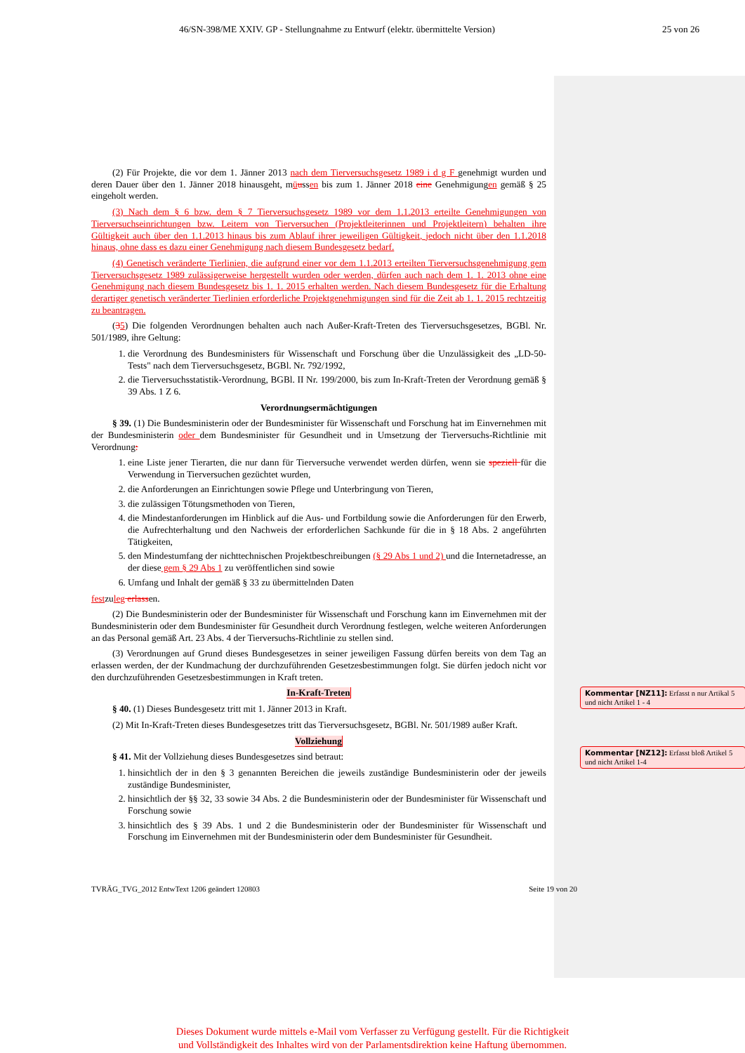46/SN-398/ME XXIV. GP - Stellungnahme zu Entwurf (elektr. übermittelte Version) 25 von 26
(2) Für Projekte, die vor dem 1. Jänner 2013 nach dem Tierversuchsgesetz 1989 i d g F genehmigt wurden und deren Dauer über den 1. Jänner 2018 hinausgeht, müussen bis zum 1. Jänner 2018 eine Genehmigungen gemäß § 25 eingeholt werden.
(3) Nach dem § 6 bzw. dem § 7 Tierversuchsgesetz 1989 vor dem 1.1.2013 erteilte Genehmigungen von Tierversuchseinrichtungen bzw. Leitern von Tierversuchen (Projektleiterinnen und Projektleitern) behalten ihre Gültigkeit auch über den 1.1.2013 hinaus bis zum Ablauf ihrer jeweiligen Gültigkeit, jedoch nicht über den 1.1.2018 hinaus, ohne dass es dazu einer Genehmigung nach diesem Bundesgesetz bedarf.
(4) Genetisch veränderte Tierlinien, die aufgrund einer vor dem 1.1.2013 erteilten Tierversuchsgenehmigung gem Tierversuchsgesetz 1989 zulässigerweise hergestellt wurden oder werden, dürfen auch nach dem 1. 1. 2013 ohne eine Genehmigung nach diesem Bundesgesetz bis 1. 1. 2015 erhalten werden. Nach diesem Bundesgesetz für die Erhaltung derartiger genetisch veränderter Tierlinien erforderliche Projektgenehmigungen sind für die Zeit ab 1. 1. 2015 rechtzeitig zu beantragen.
(35) Die folgenden Verordnungen behalten auch nach Außer-Kraft-Treten des Tierversuchsgesetzes, BGBl. Nr. 501/1989, ihre Geltung:
1. die Verordnung des Bundesministers für Wissenschaft und Forschung über die Unzulässigkeit des „LD-50-Tests" nach dem Tierversuchsgesetz, BGBl. Nr. 792/1992,
2. die Tierversuchsstatistik-Verordnung, BGBl. II Nr. 199/2000, bis zum In-Kraft-Treten der Verordnung gemäß § 39 Abs. 1 Z 6.
Verordnungsermächtigungen
§ 39. (1) Die Bundesministerin oder der Bundesminister für Wissenschaft und Forschung hat im Einvernehmen mit der Bundesministerin oder dem Bundesminister für Gesundheit und in Umsetzung der Tierversuchs-Richtlinie mit Verordnung:
1. eine Liste jener Tierarten, die nur dann für Tierversuche verwendet werden dürfen, wenn sie speziell für die Verwendung in Tierversuchen gezüchtet wurden,
2. die Anforderungen an Einrichtungen sowie Pflege und Unterbringung von Tieren,
3. die zulässigen Tötungsmethoden von Tieren,
4. die Mindestanforderungen im Hinblick auf die Aus- und Fortbildung sowie die Anforderungen für den Erwerb, die Aufrechterhaltung und den Nachweis der erforderlichen Sachkunde für die in § 18 Abs. 2 angeführten Tätigkeiten,
5. den Mindestumfang der nichttechnischen Projektbeschreibungen (§ 29 Abs 1 und 2) und die Internetadresse, an der diese gem § 29 Abs 1 zu veröffentlichen sind sowie
6. Umfang und Inhalt der gemäß § 33 zu übermittelnden Daten
festzuleg erlassen.
(2) Die Bundesministerin oder der Bundesminister für Wissenschaft und Forschung kann im Einvernehmen mit der Bundesministerin oder dem Bundesminister für Gesundheit durch Verordnung festlegen, welche weiteren Anforderungen an das Personal gemäß Art. 23 Abs. 4 der Tierversuchs-Richtlinie zu stellen sind.
(3) Verordnungen auf Grund dieses Bundesgesetzes in seiner jeweiligen Fassung dürfen bereits von dem Tag an erlassen werden, der der Kundmachung der durchzuführenden Gesetzesbestimmungen folgt. Sie dürfen jedoch nicht vor den durchzuführenden Gesetzesbestimmungen in Kraft treten.
In-Kraft-Treten
§ 40. (1) Dieses Bundesgesetz tritt mit 1. Jänner 2013 in Kraft.
(2) Mit In-Kraft-Treten dieses Bundesgesetzes tritt das Tierversuchsgesetz, BGBl. Nr. 501/1989 außer Kraft.
Vollziehung
§ 41. Mit der Vollziehung dieses Bundesgesetzes sind betraut:
1. hinsichtlich der in den § 3 genannten Bereichen die jeweils zuständige Bundesministerin oder der jeweils zuständige Bundesminister,
2. hinsichtlich der §§ 32, 33 sowie 34 Abs. 2 die Bundesministerin oder der Bundesminister für Wissenschaft und Forschung sowie
3. hinsichtlich des § 39 Abs. 1 und 2 die Bundesministerin oder der Bundesminister für Wissenschaft und Forschung im Einvernehmen mit der Bundesministerin oder dem Bundesminister für Gesundheit.
Kommentar [NZ11]: Erfasst n nur Artikal 5 und nicht Artikel 1 - 4
Kommentar [NZ12]: Erfasst bloß Artikel 5 und nicht Artikel 1-4
TVRÄG_TVG_2012 EntwText 1206 geändert 120803 Seite 19 von 20
Dieses Dokument wurde mittels e-Mail vom Verfasser zu Verfügung gestellt. Für die Richtigkeit
und Vollständigkeit des Inhaltes wird von der Parlamentsdirektion keine Haftung übernommen.